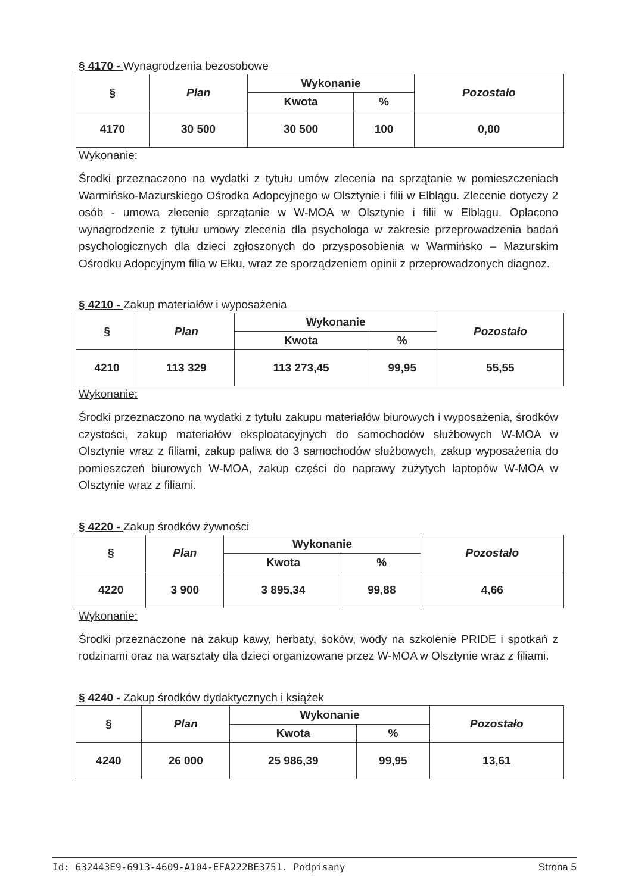§ 4170 - Wynagrodzenia bezosobowe
| § | Plan | Wykonanie | | Pozostało |
| --- | --- | --- | --- | --- |
| | | Kwota | % | |
| 4170 | 30 500 | 30 500 | 100 | 0,00 |
Wykonanie:
Środki przeznaczono na wydatki z tytułu umów zlecenia na sprzątanie w pomieszczeniach Warmińsko-Mazurskiego Ośrodka Adopcyjnego w Olsztynie i filii w Elblągu. Zlecenie dotyczy 2 osób - umowa zlecenie sprzątanie w W-MOA w Olsztynie i filii w Elblągu. Opłacono wynagrodzenie z tytułu umowy zlecenia dla psychologa w zakresie przeprowadzenia badań psychologicznych dla dzieci zgłoszonych do przysposobienia w Warmińsko – Mazurskim Ośrodku Adopcyjnym filia w Ełku, wraz ze sporządzeniem opinii z przeprowadzonych diagnoz.
§ 4210 - Zakup materiałów i wyposażenia
| § | Plan | Wykonanie | | Pozostało |
| --- | --- | --- | --- | --- |
| | | Kwota | % | |
| 4210 | 113 329 | 113 273,45 | 99,95 | 55,55 |
Wykonanie:
Środki przeznaczono na wydatki z tytułu zakupu materiałów biurowych i wyposażenia, środków czystości, zakup materiałów eksploatacyjnych do samochodów służbowych W-MOA w Olsztynie wraz z filiami, zakup paliwa do 3 samochodów służbowych, zakup wyposażenia do pomieszczeń biurowych W-MOA, zakup części do naprawy zużytych laptopów W-MOA w Olsztynie wraz z filiami.
§ 4220 - Zakup środków żywności
| § | Plan | Wykonanie | | Pozostało |
| --- | --- | --- | --- | --- |
| | | Kwota | % | |
| 4220 | 3 900 | 3 895,34 | 99,88 | 4,66 |
Wykonanie:
Środki przeznaczone na zakup kawy, herbaty, soków, wody na szkolenie PRIDE i spotkań z rodzinami oraz na warsztaty dla dzieci organizowane przez W-MOA w Olsztynie wraz z filiami.
§ 4240 - Zakup środków dydaktycznych i książek
| § | Plan | Wykonanie | | Pozostało |
| --- | --- | --- | --- | --- |
| | | Kwota | % | |
| 4240 | 26 000 | 25 986,39 | 99,95 | 13,61 |
Id: 632443E9-6913-4609-A104-EFA222BE3751. Podpisany Strona 5